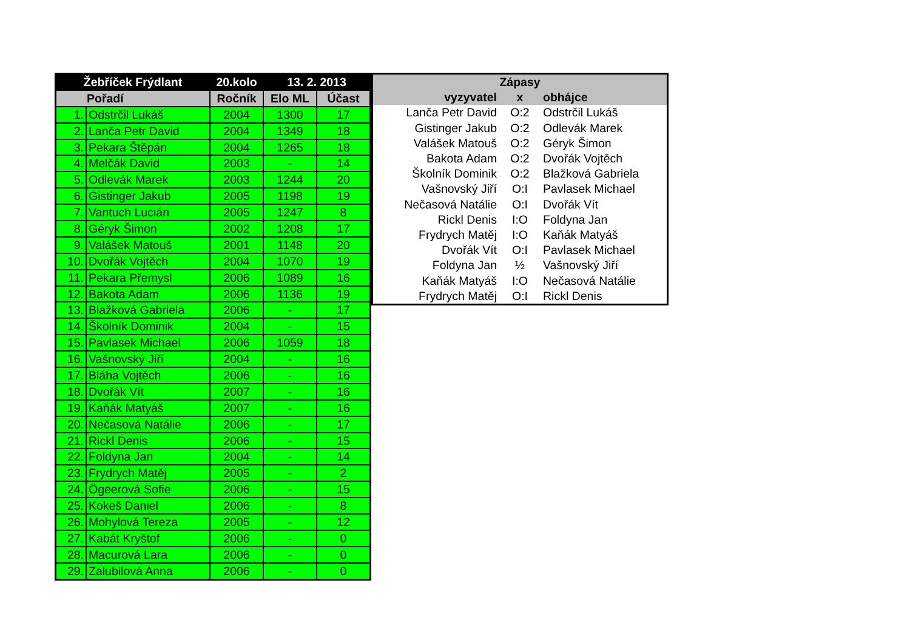| Žebříček Frýdlant | | 20.kolo | 13. 2. 2013 | |
| --- | --- | --- | --- | --- |
| Pořadí | | Ročník | Elo ML | Účast |
| 1. | Odstrčil Lukáš | 2004 | 1300 | 17 |
| 2. | Lanča Petr David | 2004 | 1349 | 18 |
| 3. | Pekara Štěpán | 2004 | 1265 | 18 |
| 4. | Melčák David | 2003 | - | 14 |
| 5. | Odlevák Marek | 2003 | 1244 | 20 |
| 6. | Gistinger Jakub | 2005 | 1198 | 19 |
| 7. | Vantuch Lucián | 2005 | 1247 | 8 |
| 8. | Géryk Šimon | 2002 | 1208 | 17 |
| 9. | Valášek Matouš | 2001 | 1148 | 20 |
| 10. | Dvořák Vojtěch | 2004 | 1070 | 19 |
| 11. | Pekara Přemysl | 2006 | 1089 | 16 |
| 12. | Bakota Adam | 2006 | 1136 | 19 |
| 13. | Blažková Gabriela | 2006 | - | 17 |
| 14. | Školník Dominik | 2004 | - | 15 |
| 15. | Pavlasek Michael | 2006 | 1059 | 18 |
| 16. | Vašnovský Jiří | 2004 | - | 16 |
| 17. | Bláha Vojtěch | 2006 | - | 16 |
| 18. | Dvořák Vít | 2007 | - | 16 |
| 19. | Kaňák Matyáš | 2007 | - | 16 |
| 20. | Nečasová Natálie | 2006 | - | 17 |
| 21. | Rickl Denis | 2006 | - | 15 |
| 22. | Foldyna Jan | 2004 | - | 14 |
| 23. | Frydrych Matěj | 2005 | - | 2 |
| 24. | Ögeerová Sofie | 2006 | - | 15 |
| 25. | Kokeš Daniel | 2006 | - | 8 |
| 26. | Mohylová Tereza | 2005 | - | 12 |
| 27. | Kabát Kryštof | 2006 | - | 0 |
| 28. | Macurová Lara | 2006 | - | 0 |
| 29. | Zalubilová Anna | 2006 | - | 0 |
| Zápasy | | |
| --- | --- | --- |
| vyzyvatel | x | obhájce |
| Lanča Petr David | O:2 | Odstrčil Lukáš |
| Gistinger Jakub | O:2 | Odlevák Marek |
| Valášek Matouš | O:2 | Géryk Šimon |
| Bakota Adam | O:2 | Dvořák Vojtěch |
| Školník Dominik | O:2 | Blažková Gabriela |
| Vašnovský Jiří | O:I | Pavlasek Michael |
| Nečasová Natálie | O:I | Dvořák Vít |
| Rickl Denis | I:O | Foldyna Jan |
| Frydrych Matěj | I:O | Kaňák Matyáš |
| Dvořák Vít | O:I | Pavlasek Michael |
| Foldyna Jan | ½ | Vašnovský Jiří |
| Kaňák Matyáš | I:O | Nečasová Natálie |
| Frydrych Matěj | O:I | Rickl Denis |